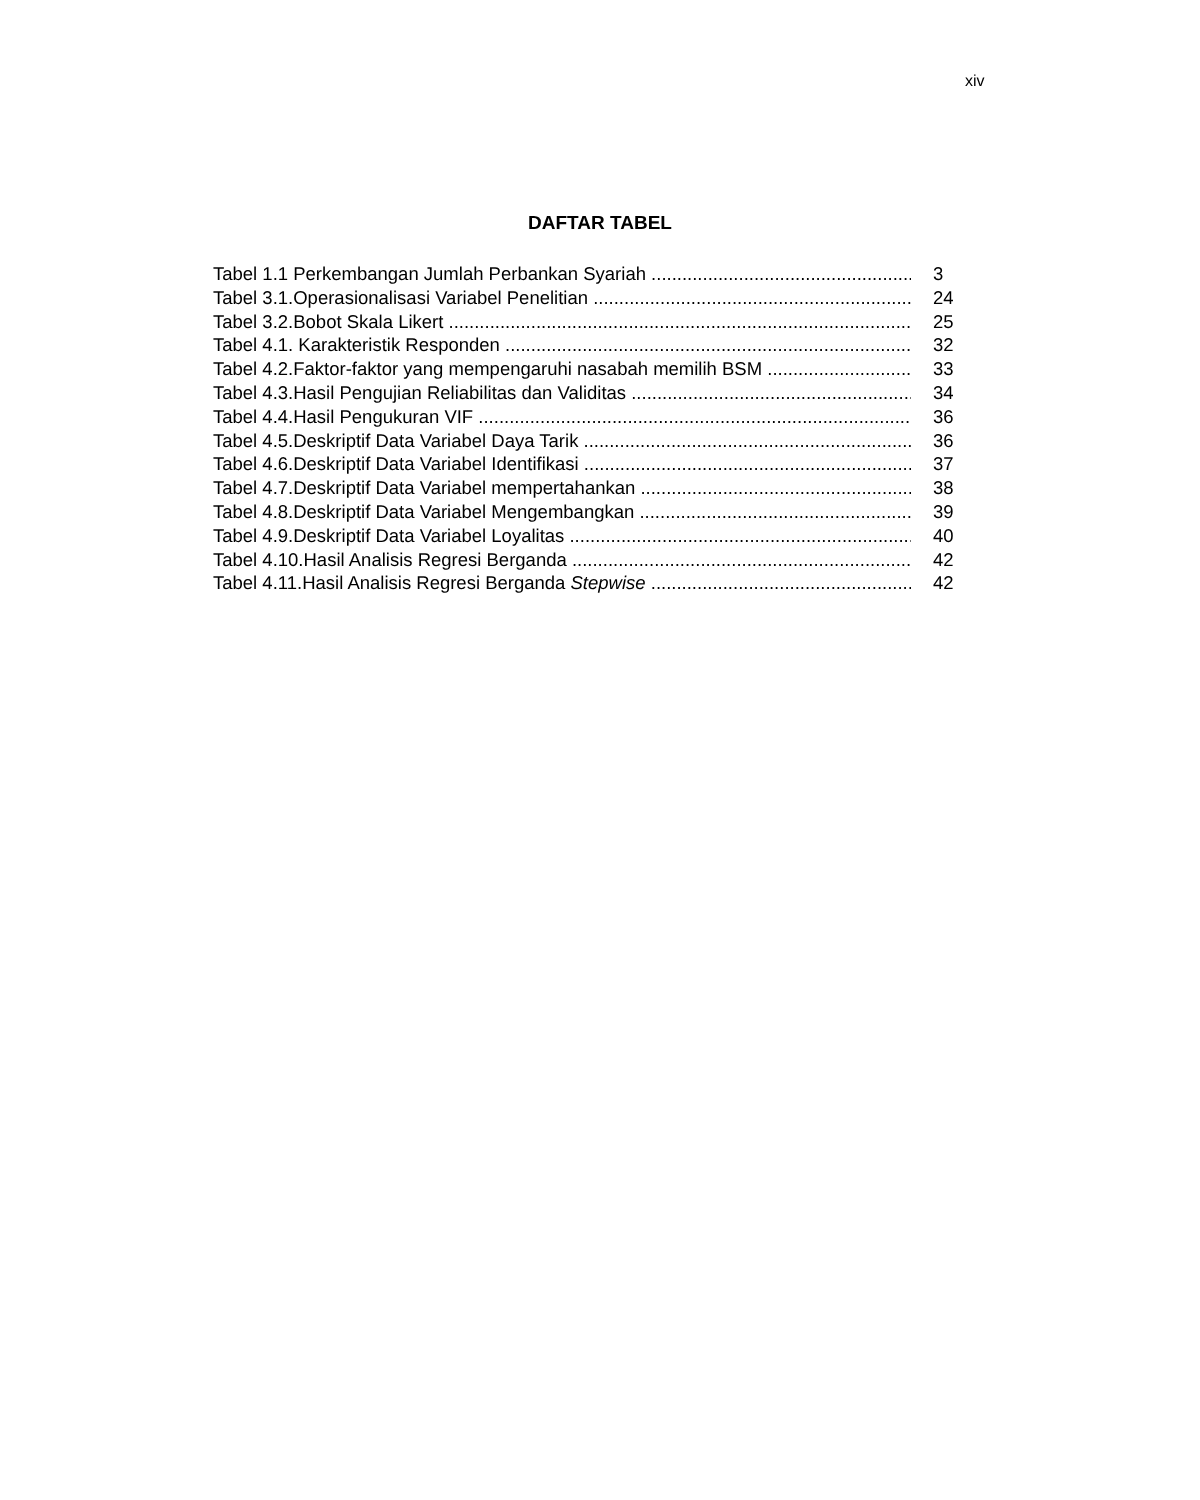xiv
DAFTAR TABEL
Tabel 1.1 Perkembangan Jumlah Perbankan Syariah 3
Tabel 3.1.Operasionalisasi Variabel Penelitian 24
Tabel 3.2.Bobot Skala Likert 25
Tabel 4.1. Karakteristik Responden 32
Tabel 4.2.Faktor-faktor yang mempengaruhi nasabah memilih BSM 33
Tabel 4.3.Hasil Pengujian Reliabilitas dan Validitas 34
Tabel 4.4.Hasil Pengukuran VIF 36
Tabel 4.5.Deskriptif Data Variabel Daya Tarik 36
Tabel 4.6.Deskriptif Data Variabel Identifikasi 37
Tabel 4.7.Deskriptif Data Variabel mempertahankan 38
Tabel 4.8.Deskriptif Data Variabel Mengembangkan 39
Tabel 4.9.Deskriptif Data Variabel Loyalitas 40
Tabel 4.10.Hasil Analisis Regresi Berganda 42
Tabel 4.11.Hasil Analisis Regresi Berganda Stepwise 42